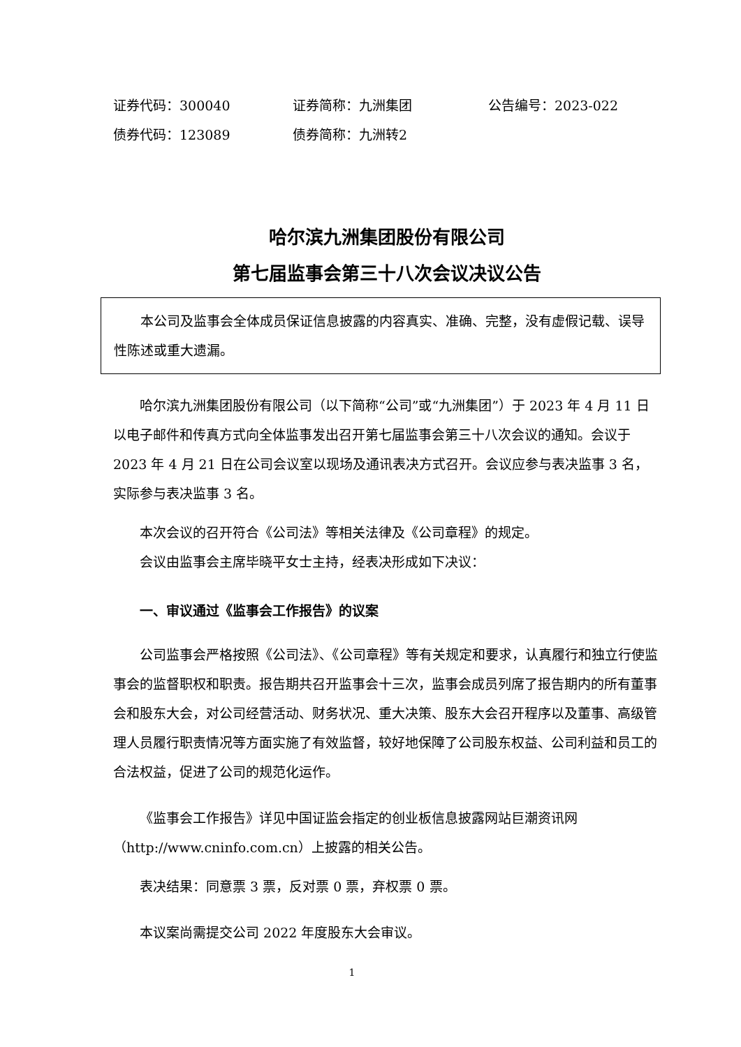证券代码：300040 证券简称：九洲集团 公告编号：2023-022
债券代码：123089 债券简称：九洲转2
哈尔滨九洲集团股份有限公司
第七届监事会第三十八次会议决议公告
本公司及监事会全体成员保证信息披露的内容真实、准确、完整，没有虚假记载、误导性陈述或重大遗漏。
哈尔滨九洲集团股份有限公司（以下简称“公司”或“九洲集团”）于 2023 年 4 月 11 日以电子邮件和传真方式向全体监事发出召开第七届监事会第三十八次会议的通知。会议于 2023 年 4 月 21 日在公司会议室以现场及通讯表决方式召开。会议应参与表决监事 3 名，实际参与表决监事 3 名。
本次会议的召开符合《公司法》等相关法律及《公司章程》的规定。
会议由监事会主席毕晓平女士主持，经表决形成如下决议：
一、审议通过《监事会工作报告》的议案
公司监事会严格按照《公司法》、《公司章程》等有关规定和要求，认真履行和独立行使监事会的监督职权和职责。报告期共召开监事会十三次，监事会成员列席了报告期内的所有董事会和股东大会，对公司经营活动、财务状况、重大决策、股东大会召开程序以及董事、高级管理人员履行职责情况等方面实施了有效监督，较好地保障了公司股东权益、公司利益和员工的合法权益，促进了公司的规范化运作。
《监事会工作报告》详见中国证监会指定的创业板信息披露网站巨潮资讯网（http://www.cninfo.com.cn）上披露的相关公告。
表决结果：同意票 3 票，反对票 0 票，弃权票 0 票。
本议案尚需提交公司 2022 年度股东大会审议。
1